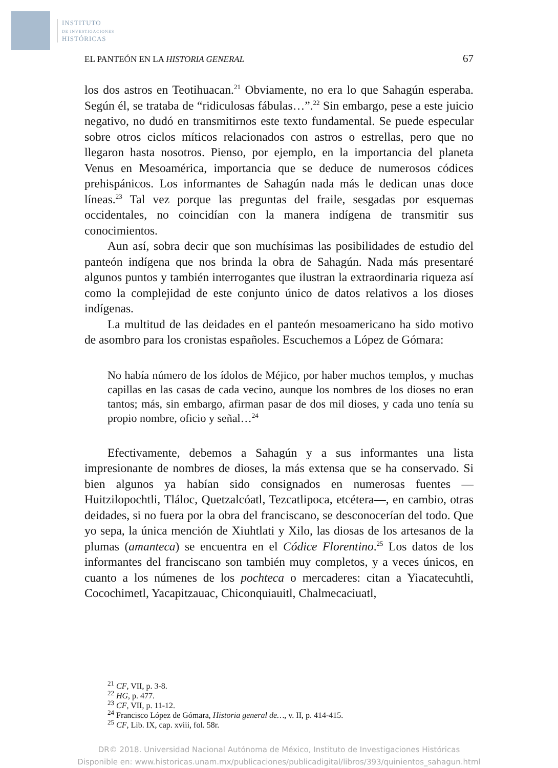INSTITUTO
DE INVESTIGACIONES
HISTÓRICAS
EL PANTEÓN EN LA HISTORIA GENERAL 67
los dos astros en Teotihuacan.<sup>21</sup> Obviamente, no era lo que Sahagún esperaba. Según él, se trataba de “ridiculosas fábulas…”.<sup>22</sup> Sin embargo, pese a este juicio negativo, no dudó en transmitirnos este texto fundamental. Se puede especular sobre otros ciclos míticos relacionados con astros o estrellas, pero que no llegaron hasta nosotros. Pienso, por ejemplo, en la importancia del planeta Venus en Mesoamérica, importancia que se deduce de numerosos códices prehispánicos. Los informantes de Sahagún nada más le dedican unas doce líneas.<sup>23</sup> Tal vez porque las preguntas del fraile, sesgadas por esquemas occidentales, no coincidían con la manera indígena de transmitir sus conocimientos.
Aun así, sobra decir que son muchísimas las posibilidades de estudio del panteón indígena que nos brinda la obra de Sahagún. Nada más presentaré algunos puntos y también interrogantes que ilustran la extraordinaria riqueza así como la complejidad de este conjunto único de datos relativos a los dioses indígenas.
La multitud de las deidades en el panteón mesoamericano ha sido motivo de asombro para los cronistas españoles. Escuchemos a López de Gómara:
No había número de los ídolos de Méjico, por haber muchos templos, y muchas capillas en las casas de cada vecino, aunque los nombres de los dioses no eran tantos; más, sin embargo, afirman pasar de dos mil dioses, y cada uno tenía su propio nombre, oficio y señal…<sup>24</sup>
Efectivamente, debemos a Sahagún y a sus informantes una lista impresionante de nombres de dioses, la más extensa que se ha conservado. Si bien algunos ya habían sido consignados en numerosas fuentes —Huitzilopochtli, Tláloc, Quetzalcóatl, Tezcatlipoca, etcétera—, en cambio, otras deidades, si no fuera por la obra del franciscano, se desconocerían del todo. Que yo sepa, la única mención de Xiuhtlati y Xilo, las diosas de los artesanos de la plumas (amanteca) se encuentra en el Códice Florentino.<sup>25</sup> Los datos de los informantes del franciscano son también muy completos, y a veces únicos, en cuanto a los númenes de los pochteca o mercaderes: citan a Yiacatecuhtli, Cocochimetl, Yacapitzauac, Chiconquiauitl, Chalmecaciuatl,
<sup>21</sup> CF, VII, p. 3-8.
<sup>22</sup> HG, p. 477.
<sup>23</sup> CF, VII, p. 11-12.
<sup>24</sup> Francisco López de Gómara, Historia general de…, v. II, p. 414-415.
<sup>25</sup> CF, Lib. IX, cap. xviii, fol. 58r.
DR© 2018. Universidad Nacional Autónoma de México, Instituto de Investigaciones Históricas
Disponible en: www.historicas.unam.mx/publicaciones/publicadigital/libros/393/quinientos_sahagun.html